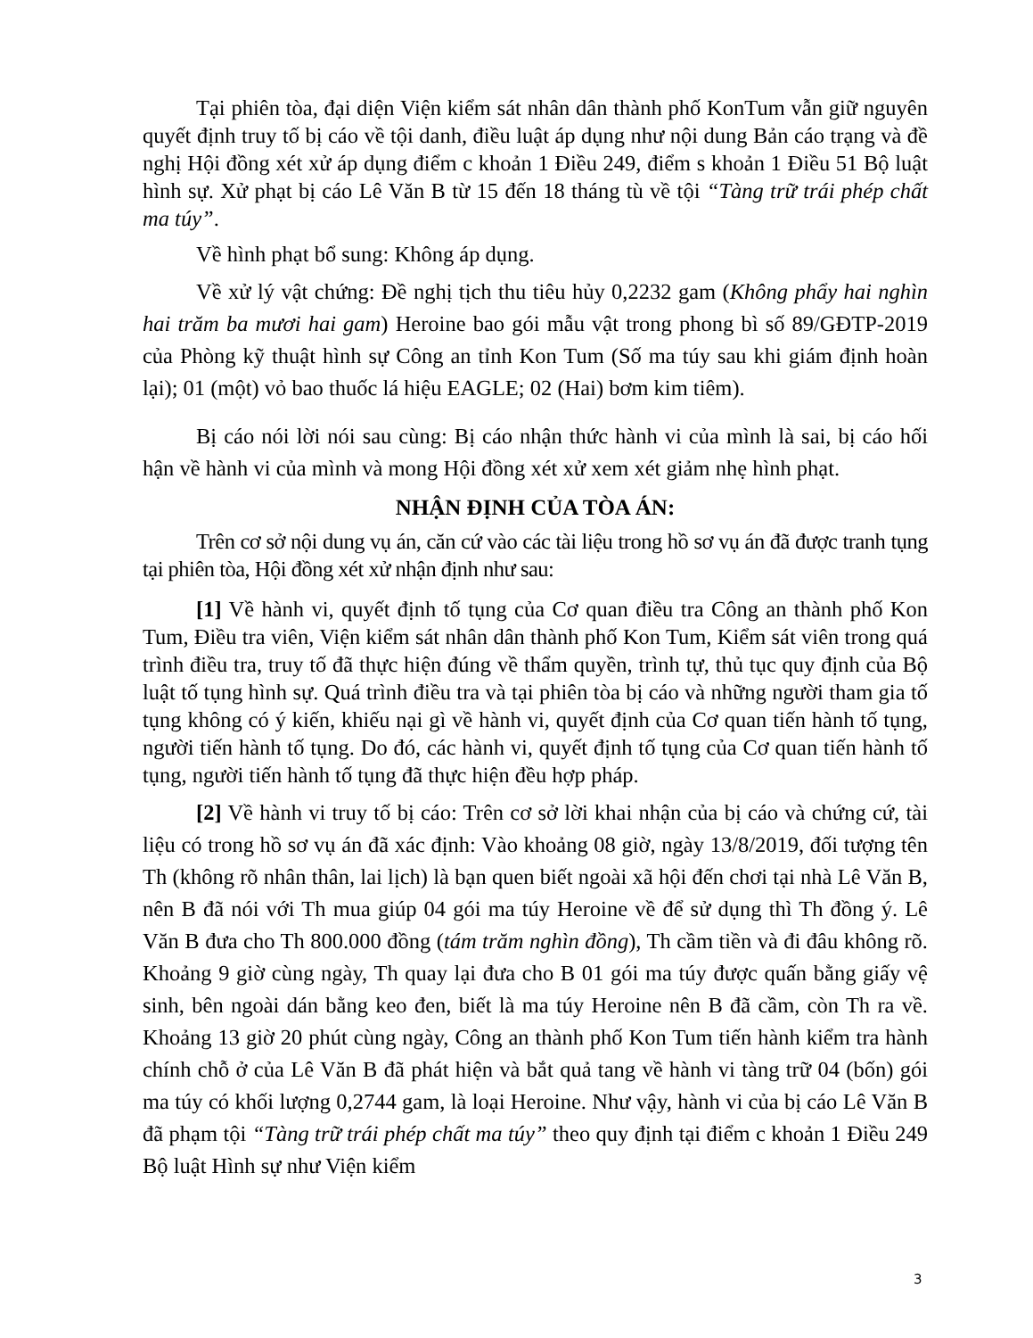Tại phiên tòa, đại diện Viện kiểm sát nhân dân thành phố KonTum vẫn giữ nguyên quyết định truy tố bị cáo về tội danh, điều luật áp dụng như nội dung Bản cáo trạng và đề nghị Hội đồng xét xử áp dụng điểm c khoản 1 Điều 249, điểm s khoản 1 Điều 51 Bộ luật hình sự. Xử phạt bị cáo Lê Văn B từ 15 đến 18 tháng tù về tội “Tàng trữ trái phép chất ma túy”.
Về hình phạt bổ sung: Không áp dụng.
Về xử lý vật chứng: Đề nghị tịch thu tiêu hủy 0,2232 gam (Không phẩy hai nghìn hai trăm ba mươi hai gam) Heroine bao gói mẫu vật trong phong bì số 89/GĐTP-2019 của Phòng kỹ thuật hình sự Công an tỉnh Kon Tum (Số ma túy sau khi giám định hoàn lại); 01 (một) vỏ bao thuốc lá hiệu EAGLE; 02 (Hai) bơm kim tiêm).
Bị cáo nói lời nói sau cùng: Bị cáo nhận thức hành vi của mình là sai, bị cáo hối hận về hành vi của mình và mong Hội đồng xét xử xem xét giảm nhẹ hình phạt.
NHẬN ĐỊNH CỦA TÒA ÁN:
Trên cơ sở nội dung vụ án, căn cứ vào các tài liệu trong hồ sơ vụ án đã được tranh tụng tại phiên tòa, Hội đồng xét xử nhận định như sau:
[1] Về hành vi, quyết định tố tụng của Cơ quan điều tra Công an thành phố Kon Tum, Điều tra viên, Viện kiểm sát nhân dân thành phố Kon Tum, Kiểm sát viên trong quá trình điều tra, truy tố đã thực hiện đúng về thẩm quyền, trình tự, thủ tục quy định của Bộ luật tố tụng hình sự. Quá trình điều tra và tại phiên tòa bị cáo và những người tham gia tố tụng không có ý kiến, khiếu nại gì về hành vi, quyết định của Cơ quan tiến hành tố tụng, người tiến hành tố tụng. Do đó, các hành vi, quyết định tố tụng của Cơ quan tiến hành tố tụng, người tiến hành tố tụng đã thực hiện đều hợp pháp.
[2] Về hành vi truy tố bị cáo: Trên cơ sở lời khai nhận của bị cáo và chứng cứ, tài liệu có trong hồ sơ vụ án đã xác định: Vào khoảng 08 giờ, ngày 13/8/2019, đối tượng tên Th (không rõ nhân thân, lai lịch) là bạn quen biết ngoài xã hội đến chơi tại nhà Lê Văn B, nên B đã nói với Th mua giúp 04 gói ma túy Heroine về để sử dụng thì Th đồng ý. Lê Văn B đưa cho Th 800.000 đồng (tám trăm nghìn đồng), Th cầm tiền và đi đâu không rõ. Khoảng 9 giờ cùng ngày, Th quay lại đưa cho B 01 gói ma túy được quấn bằng giấy vệ sinh, bên ngoài dán bằng keo đen, biết là ma túy Heroine nên B đã cầm, còn Th ra về. Khoảng 13 giờ 20 phút cùng ngày, Công an thành phố Kon Tum tiến hành kiểm tra hành chính chỗ ở của Lê Văn B đã phát hiện và bắt quả tang về hành vi tàng trữ 04 (bốn) gói ma túy có khối lượng 0,2744 gam, là loại Heroine. Như vậy, hành vi của bị cáo Lê Văn B đã phạm tội “Tàng trữ trái phép chất ma túy” theo quy định tại điểm c khoản 1 Điều 249 Bộ luật Hình sự như Viện kiểm
3